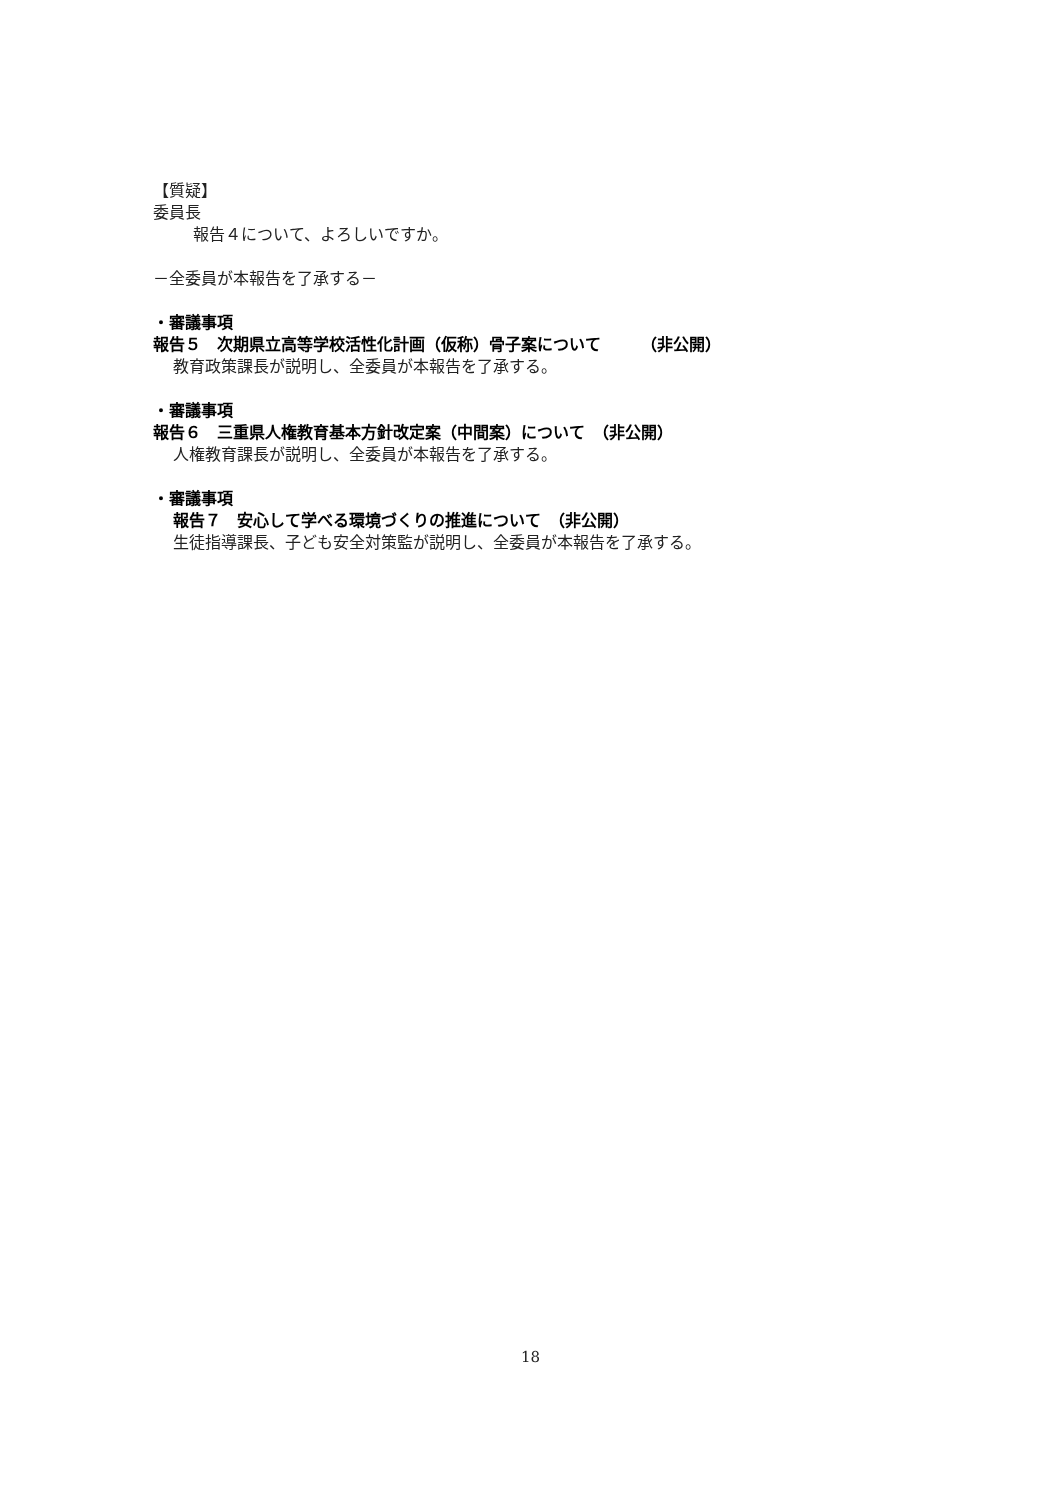【質疑】
委員長
報告４について、よろしいですか。
－全委員が本報告を了承する－
・審議事項
報告５　次期県立高等学校活性化計画（仮称）骨子案について　　　（非公開）
教育政策課長が説明し、全委員が本報告を了承する。
・審議事項
報告６　三重県人権教育基本方針改定案（中間案）について　（非公開）
人権教育課長が説明し、全委員が本報告を了承する。
・審議事項
報告７　安心して学べる環境づくりの推進について　（非公開）
生徒指導課長、子ども安全対策監が説明し、全委員が本報告を了承する。
18